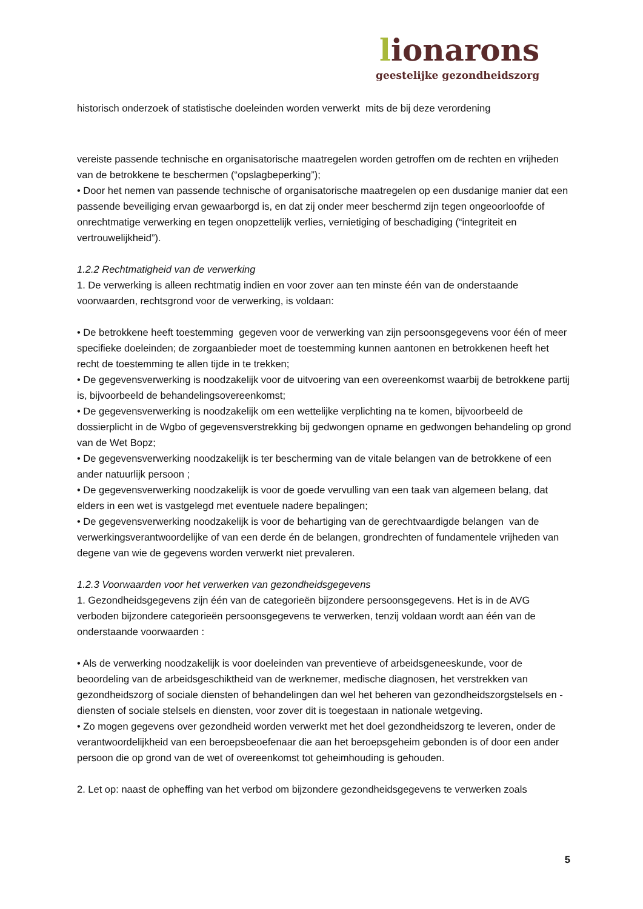lionarons
geestelijke gezondheidszorg
historisch onderzoek of statistische doeleinden worden verwerkt mits de bij deze verordening
vereiste passende technische en organisatorische maatregelen worden getroffen om de rechten en vrijheden van de betrokkene te beschermen (“opslagbeperking”);
• Door het nemen van passende technische of organisatorische maatregelen op een dusdanige manier dat een passende beveiliging ervan gewaarborgd is, en dat zij onder meer beschermd zijn tegen ongeoorloofde of onrechtmatige verwerking en tegen onopzettelijk verlies, vernietiging of beschadiging (“integriteit en vertrouwelijkheid”).
1.2.2 Rechtmatigheid van de verwerking
1. De verwerking is alleen rechtmatig indien en voor zover aan ten minste één van de onderstaande voorwaarden, rechtsgrond voor de verwerking, is voldaan:
• De betrokkene heeft toestemming gegeven voor de verwerking van zijn persoonsgegevens voor één of meer specifieke doeleinden; de zorgaanbieder moet de toestemming kunnen aantonen en betrokkenen heeft het recht de toestemming te allen tijde in te trekken;
• De gegevensverwerking is noodzakelijk voor de uitvoering van een overeenkomst waarbij de betrokkene partij is, bijvoorbeeld de behandelingsovereenkomst;
• De gegevensverwerking is noodzakelijk om een wettelijke verplichting na te komen, bijvoorbeeld de dossierplicht in de Wgbo of gegevensverstrekking bij gedwongen opname en gedwongen behandeling op grond van de Wet Bopz;
• De gegevensverwerking noodzakelijk is ter bescherming van de vitale belangen van de betrokkene of een ander natuurlijk persoon ;
• De gegevensverwerking noodzakelijk is voor de goede vervulling van een taak van algemeen belang, dat elders in een wet is vastgelegd met eventuele nadere bepalingen;
• De gegevensverwerking noodzakelijk is voor de behartiging van de gerechtvaardigde belangen van de verwerkingsverantwoordelijke of van een derde én de belangen, grondrechten of fundamentele vrijheden van degene van wie de gegevens worden verwerkt niet prevaleren.
1.2.3 Voorwaarden voor het verwerken van gezondheidsgegevens
1. Gezondheidsgegevens zijn één van de categorieën bijzondere persoonsgegevens. Het is in de AVG verboden bijzondere categorieën persoonsgegevens te verwerken, tenzij voldaan wordt aan één van de onderstaande voorwaarden :
• Als de verwerking noodzakelijk is voor doeleinden van preventieve of arbeidsgeneeskunde, voor de beoordeling van de arbeidsgeschiktheid van de werknemer, medische diagnosen, het verstrekken van gezondheidszorg of sociale diensten of behandelingen dan wel het beheren van gezondheidszorgstelsels en -diensten of sociale stelsels en diensten, voor zover dit is toegestaan in nationale wetgeving.
• Zo mogen gegevens over gezondheid worden verwerkt met het doel gezondheidszorg te leveren, onder de verantwoordelijkheid van een beroepsbeoefenaar die aan het beroepsgeheim gebonden is of door een ander persoon die op grond van de wet of overeenkomst tot geheimhouding is gehouden.
2. Let op: naast de opheffing van het verbod om bijzondere gezondheidsgegevens te verwerken zoals
5